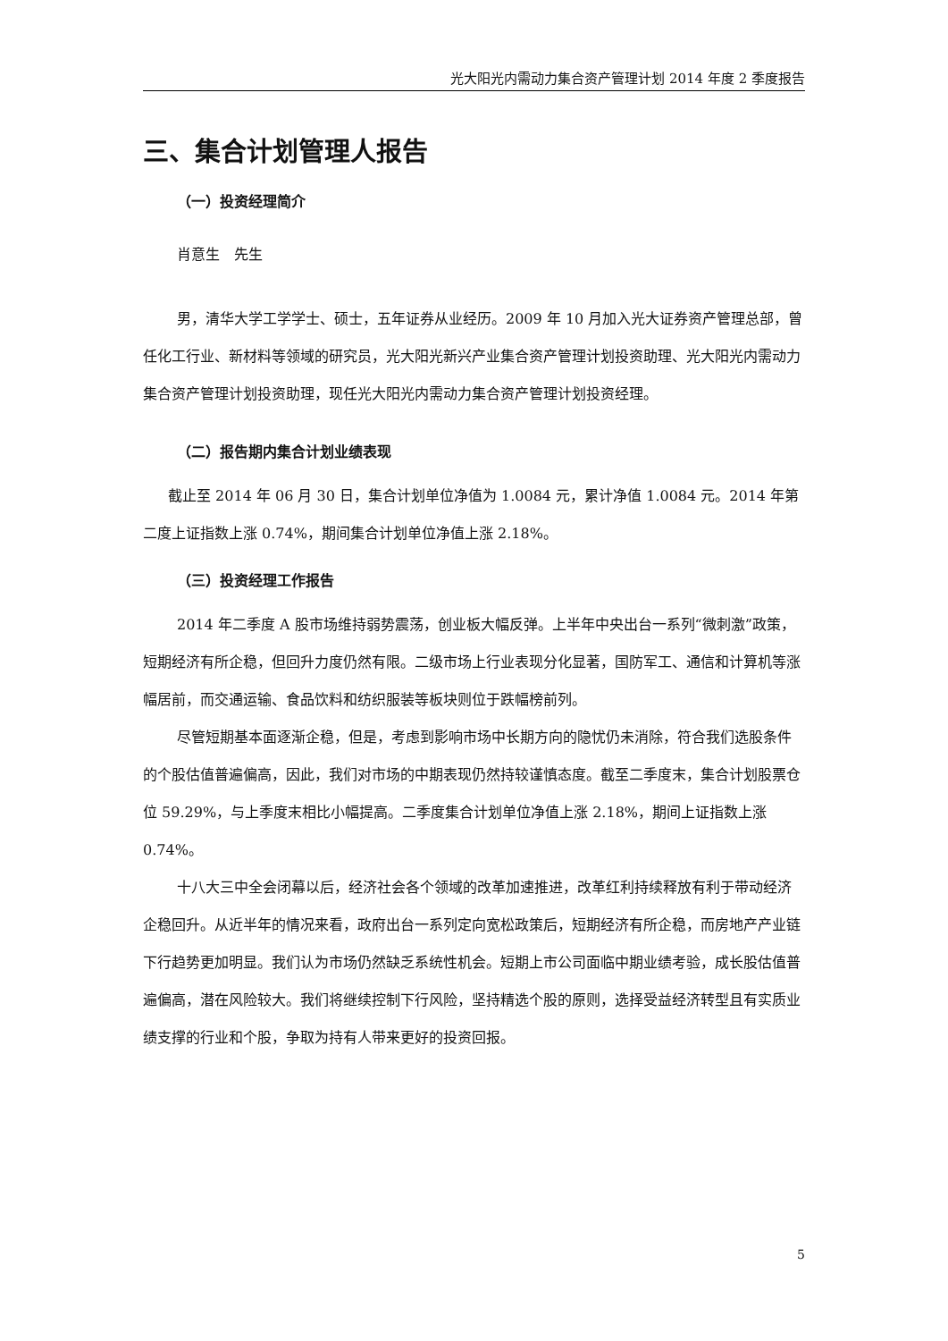光大阳光内需动力集合资产管理计划 2014 年度 2 季度报告
三、集合计划管理人报告
（一）投资经理简介
肖意生　先生
男，清华大学工学学士、硕士，五年证券从业经历。2009 年 10 月加入光大证券资产管理总部，曾任化工行业、新材料等领域的研究员，光大阳光新兴产业集合资产管理计划投资助理、光大阳光内需动力集合资产管理计划投资助理，现任光大阳光内需动力集合资产管理计划投资经理。
（二）报告期内集合计划业绩表现
截止至 2014 年 06 月 30 日，集合计划单位净值为 1.0084 元，累计净值 1.0084 元。2014 年第二度上证指数上涨 0.74%，期间集合计划单位净值上涨 2.18%。
（三）投资经理工作报告
2014 年二季度 A 股市场维持弱势震荡，创业板大幅反弹。上半年中央出台一系列“微刺激”政策，短期经济有所企稳，但回升力度仍然有限。二级市场上行业表现分化显著，国防军工、通信和计算机等涨幅居前，而交通运输、食品饮料和纺织服装等板块则位于跌幅榜前列。
尽管短期基本面逐渐企稳，但是，考虑到影响市场中长期方向的隐忧仍未消除，符合我们选股条件的个股估值普遍偏高，因此，我们对市场的中期表现仍然持较谨慎态度。截至二季度末，集合计划股票仓位 59.29%，与上季度末相比小幅提高。二季度集合计划单位净值上涨 2.18%，期间上证指数上涨 0.74%。
十八大三中全会闭幕以后，经济社会各个领域的改革加速推进，改革红利持续释放有利于带动经济企稳回升。从近半年的情况来看，政府出台一系列定向宽松政策后，短期经济有所企稳，而房地产产业链下行趋势更加明显。我们认为市场仍然缺乏系统性机会。短期上市公司面临中期业绩考验，成长股估值普遍偏高，潜在风险较大。我们将继续控制下行风险，坚持精选个股的原则，选择受益经济转型且有实质业绩支撑的行业和个股，争取为持有人带来更好的投资回报。
5